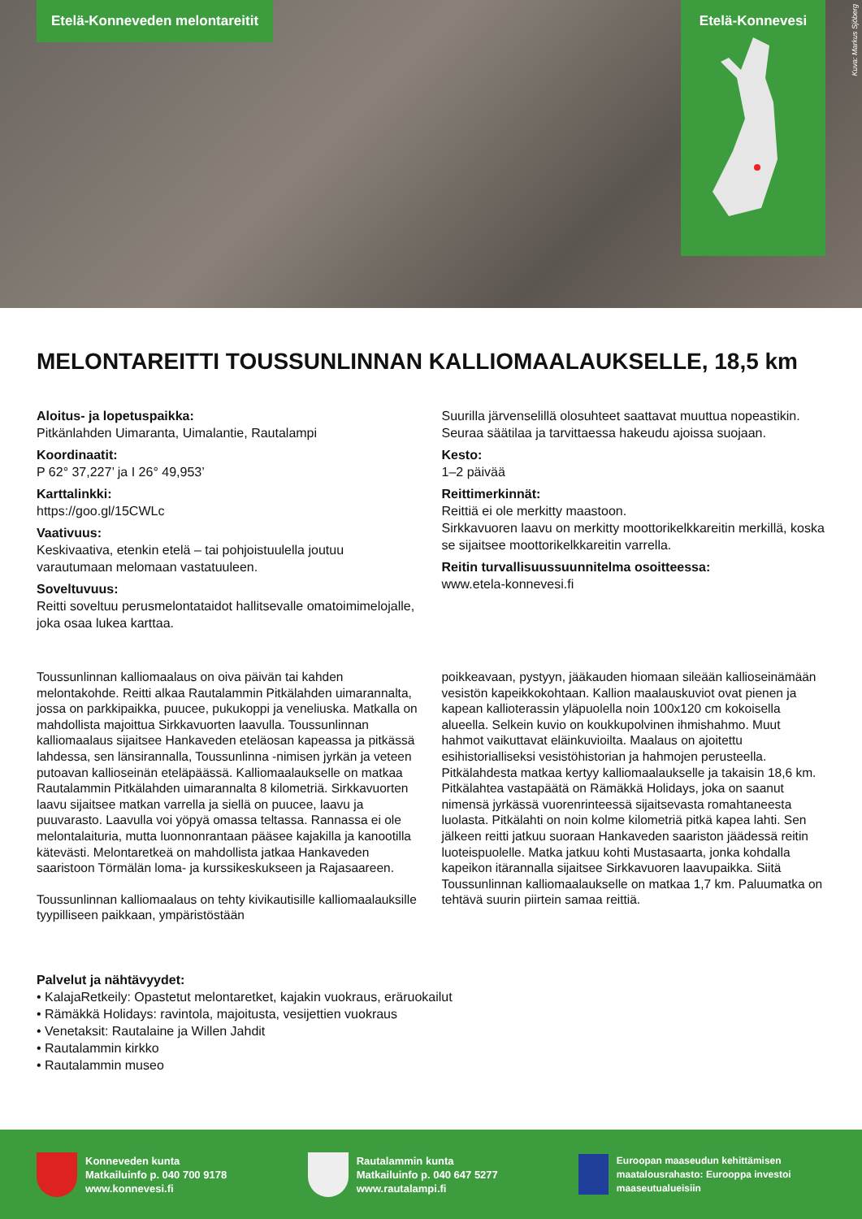Etelä-Konneveden melontareitit Etelä-Konnevesi
Kuva: Markus Sjöberg
MELONTAREITTI TOUSSUNLINNAN KALLIOMAALAUKSELLE, 18,5 km
Aloitus- ja lopetuspaikka:
Pitkänlahden Uimaranta, Uimalantie, Rautalampi
Koordinaatit:
P 62° 37,227’ ja I 26° 49,953’
Karttalinkki:
https://goo.gl/15CWLc
Vaativuus:
Keskivaativa, etenkin etelä – tai pohjoistuulella joutuu varautumaan melomaan vastatuuleen.
Soveltuvuus:
Reitti soveltuu perusmelontataidot hallitsevalle omatoimimelojalle, joka osaa lukea karttaa.
Suurilla järvenselillä olosuhteet saattavat muuttua nopeastikin. Seuraa säätilaa ja tarvittaessa hakeudu ajoissa suojaan.
Kesto:
1–2 päivää
Reittimerkinnät:
Reittiä ei ole merkitty maastoon.
Sirkkavuoren laavu on merkitty moottorikelkkareitin merkillä, koska se sijaitsee moottorikelkkareitin varrella.
Reitin turvallisuussuunnitelma osoitteessa:
www.etela-konnevesi.fi
Toussunlinnan kalliomaalaus on oiva päivän tai kahden melontakohde. Reitti alkaa Rautalammin Pitkälahden uimarannalta, jossa on parkkipaikka, puucee, pukukoppi ja veneliuska. Matkalla on mahdollista majoittua Sirkkavuorten laavulla. Toussunlinnan kalliomaalaus sijaitsee Hankaveden eteläosan kapeassa ja pitkässä lahdessa, sen länsirannalla, Toussunlinna -nimisen jyrkän ja veteen putoavan kallioseinän eteläpäässä. Kalliomaalaukselle on matkaa Rautalammin Pitkälahden uimarannalta 8 kilometriä. Sirkkavuorten laavu sijaitsee matkan varrella ja siellä on puucee, laavu ja puuvarasto. Laavulla voi yöpyä omassa teltassa. Rannassa ei ole melontalaituria, mutta luonnonrantaan pääsee kajakilla ja kanootilla kätevästi. Melontaretkeä on mahdollista jatkaa Hankaveden saaristoon Törmälän loma- ja kurssikeskukseen ja Rajasaareen.
Toussunlinnan kalliomaalaus on tehty kivikautisille kalliomaalauksille tyypilliseen paikkaan, ympäristöstään
poikkeavaan, pystyyn, jääkauden hiomaan sileään kallioseinämään vesistön kapeikkokohtaan. Kallion maalauskuviot ovat pienen ja kapean kallioterassin yläpuolella noin 100x120 cm kokoisella alueella. Selkein kuvio on koukkupolvinen ihmishahmo. Muut hahmot vaikuttavat eläinkuvioilta. Maalaus on ajoitettu esihistorialliseksi vesistöhistorian ja hahmojen perusteella. Pitkälahdesta matkaa kertyy kalliomaalaukselle ja takaisin 18,6 km. Pitkälahtea vastapäätä on Rämäkkä Holidays, joka on saanut nimensä jyrkässä vuorenrinteessä sijaitsevasta romahtaneesta luolasta. Pitkälahti on noin kolme kilometriä pitkä kapea lahti. Sen jälkeen reitti jatkuu suoraan Hankaveden saariston jäädessä reitin luoteispuolelle. Matka jatkuu kohti Mustasaarta, jonka kohdalla kapeikon itärannalla sijaitsee Sirkkavuoren laavupaikka. Siitä Toussunlinnan kalliomaalaukselle on matkaa 1,7 km. Paluumatka on tehtävä suurin piirtein samaa reittiä.
Palvelut ja nähtävyydet:
• KalajaRetkeily: Opastetut melontaretket, kajakin vuokraus, eräruokailut
• Rämäkkä Holidays: ravintola, majoitusta, vesijettien vuokraus
• Venetaksit: Rautalaine ja Willen Jahdit
• Rautalammin kirkko
• Rautalammin museo
Konneveden kunta
Matkailuinfo p. 040 700 9178
www.konnevesi.fi
Rautalammin kunta
Matkailuinfo p. 040 647 5277
www.rautalampi.fi
Euroopan maaseudun kehittämisen maatalousrahasto: Eurooppa investoi maaseutualueisiin